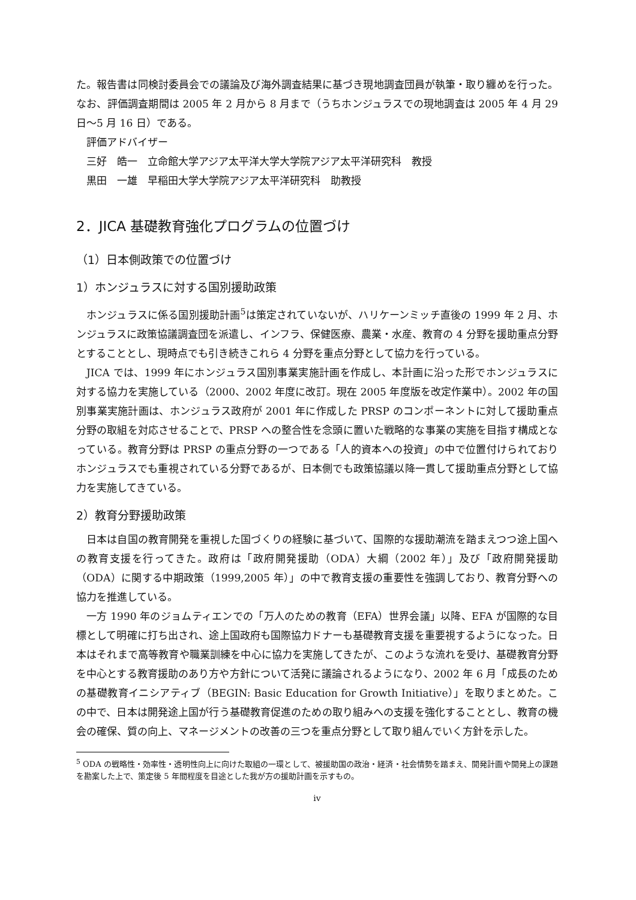た。報告書は同検討委員会での議論及び海外調査結果に基づき現地調査団員が執筆・取り纏めを行った。なお、評価調査期間は 2005 年 2 月から 8 月まで（うちホンジュラスでの現地調査は 2005 年 4 月 29 日～5 月 16 日）である。
評価アドバイザー
三好　皓一　立命館大学アジア太平洋大学大学院アジア太平洋研究科　教授
黒田　一雄　早稲田大学大学院アジア太平洋研究科　助教授
2．JICA 基礎教育強化プログラムの位置づけ
（1）日本側政策での位置づけ
1）ホンジュラスに対する国別援助政策
ホンジュラスに係る国別援助計画<sup>5</sup>は策定されていないが、ハリケーンミッチ直後の 1999 年 2 月、ホンジュラスに政策協議調査団を派遣し、インフラ、保健医療、農業・水産、教育の 4 分野を援助重点分野とすることとし、現時点でも引き続きこれら 4 分野を重点分野として協力を行っている。
JICA では、1999 年にホンジュラス国別事業実施計画を作成し、本計画に沿った形でホンジュラスに対する協力を実施している（2000、2002 年度に改訂。現在 2005 年度版を改定作業中）。2002 年の国別事業実施計画は、ホンジュラス政府が 2001 年に作成した PRSP のコンポーネントに対して援助重点分野の取組を対応させることで、PRSP への整合性を念頭に置いた戦略的な事業の実施を目指す構成となっている。教育分野は PRSP の重点分野の一つである「人的資本への投資」の中で位置付けられておりホンジュラスでも重視されている分野であるが、日本側でも政策協議以降一貫して援助重点分野として協力を実施してきている。
2）教育分野援助政策
日本は自国の教育開発を重視した国づくりの経験に基づいて、国際的な援助潮流を踏まえつつ途上国への教育支援を行ってきた。政府は「政府開発援助（ODA）大綱（2002 年）」及び「政府開発援助（ODA）に関する中期政策（1999,2005 年）」の中で教育支援の重要性を強調しており、教育分野への協力を推進している。
一方 1990 年のジョムティエンでの「万人のための教育（EFA）世界会議」以降、EFA が国際的な目標として明確に打ち出され、途上国政府も国際協力ドナーも基礎教育支援を重要視するようになった。日本はそれまで高等教育や職業訓練を中心に協力を実施してきたが、このような流れを受け、基礎教育分野を中心とする教育援助のあり方や方針について活発に議論されるようになり、2002 年 6 月「成長のための基礎教育イニシアティブ（BEGIN: Basic Education for Growth Initiative）」を取りまとめた。この中で、日本は開発途上国が行う基礎教育促進のための取り組みへの支援を強化することとし、教育の機会の確保、質の向上、マネージメントの改善の三つを重点分野として取り組んでいく方針を示した。
<sup>5</sup> ODA の戦略性・効率性・透明性向上に向けた取組の一環として、被援助国の政治・経済・社会情勢を踏まえ、開発計画や開発上の課題を勘案した上で、策定後 5 年間程度を目途とした我が方の援助計画を示すもの。
iv